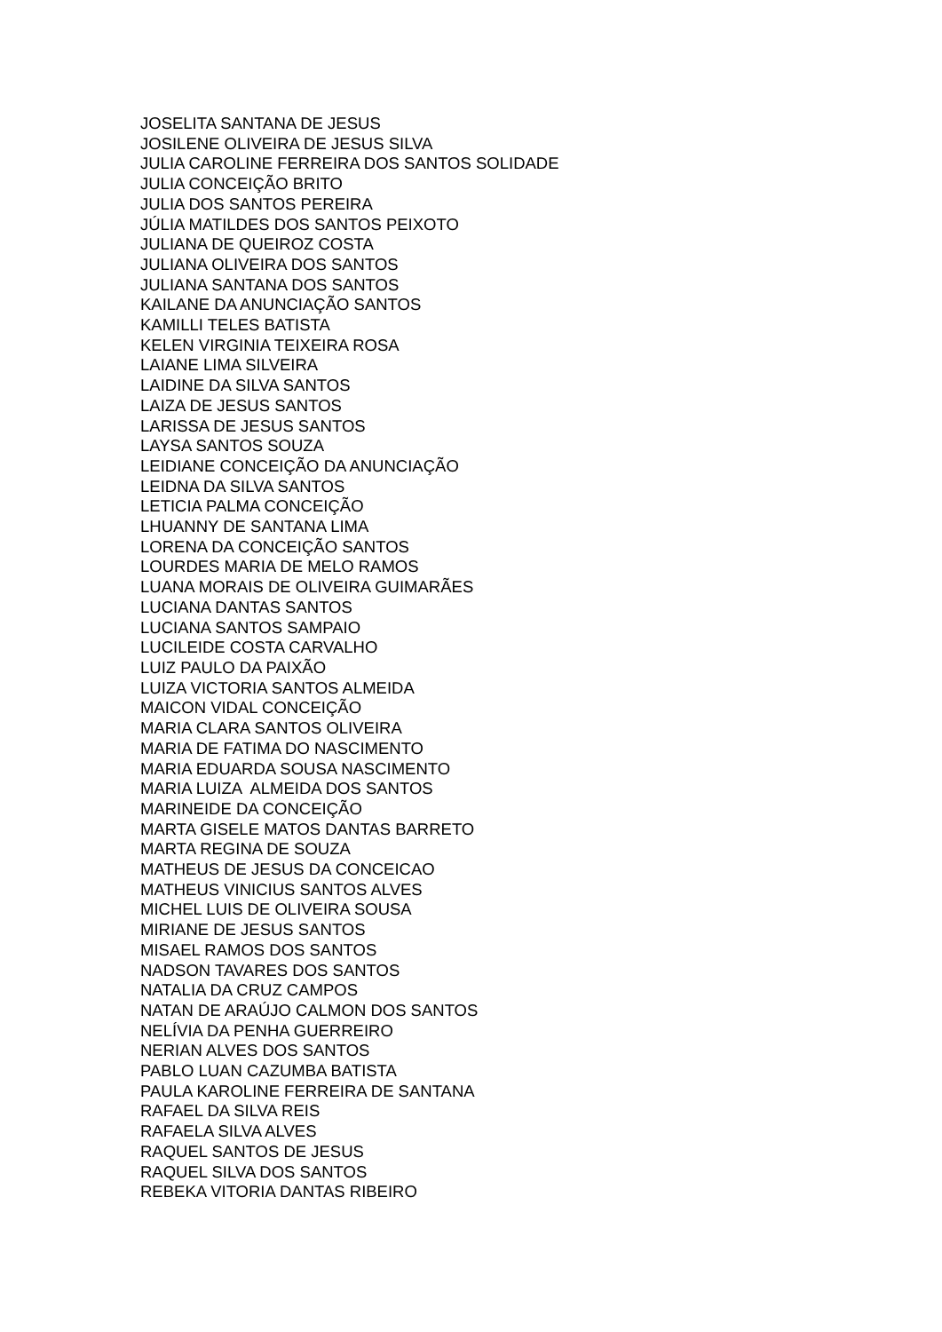JOSELITA SANTANA DE JESUS
JOSILENE OLIVEIRA DE JESUS SILVA
JULIA CAROLINE FERREIRA DOS SANTOS SOLIDADE
JULIA CONCEIÇÃO BRITO
JULIA DOS SANTOS PEREIRA
JÚLIA MATILDES DOS SANTOS PEIXOTO
JULIANA DE QUEIROZ COSTA
JULIANA OLIVEIRA DOS SANTOS
JULIANA SANTANA DOS SANTOS
KAILANE DA ANUNCIAÇÃO SANTOS
KAMILLI TELES BATISTA
KELEN VIRGINIA TEIXEIRA ROSA
LAIANE LIMA SILVEIRA
LAIDINE DA SILVA SANTOS
LAIZA DE JESUS SANTOS
LARISSA DE JESUS SANTOS
LAYSA SANTOS SOUZA
LEIDIANE CONCEIÇÃO DA ANUNCIAÇÃO
LEIDNA DA SILVA SANTOS
LETICIA PALMA CONCEIÇÃO
LHUANNY DE SANTANA LIMA
LORENA DA CONCEIÇÃO SANTOS
LOURDES MARIA DE MELO RAMOS
LUANA MORAIS DE OLIVEIRA GUIMARÃES
LUCIANA DANTAS SANTOS
LUCIANA SANTOS SAMPAIO
LUCILEIDE COSTA CARVALHO
LUIZ PAULO DA PAIXÃO
LUIZA VICTORIA SANTOS ALMEIDA
MAICON VIDAL CONCEIÇÃO
MARIA CLARA SANTOS OLIVEIRA
MARIA DE FATIMA DO NASCIMENTO
MARIA EDUARDA SOUSA NASCIMENTO
MARIA LUIZA ALMEIDA DOS SANTOS
MARINEIDE DA CONCEIÇÃO
MARTA GISELE MATOS DANTAS BARRETO
MARTA REGINA DE SOUZA
MATHEUS DE JESUS DA CONCEICAO
MATHEUS VINICIUS SANTOS ALVES
MICHEL LUIS DE OLIVEIRA SOUSA
MIRIANE DE JESUS SANTOS
MISAEL RAMOS DOS SANTOS
NADSON TAVARES DOS SANTOS
NATALIA DA CRUZ CAMPOS
NATAN DE ARAÚJO CALMON DOS SANTOS
NELÍVIA DA PENHA GUERREIRO
NERIAN ALVES DOS SANTOS
PABLO LUAN CAZUMBA BATISTA
PAULA KAROLINE FERREIRA DE SANTANA
RAFAEL DA SILVA REIS
RAFAELA SILVA ALVES
RAQUEL SANTOS DE JESUS
RAQUEL SILVA DOS SANTOS
REBEKA VITORIA DANTAS RIBEIRO